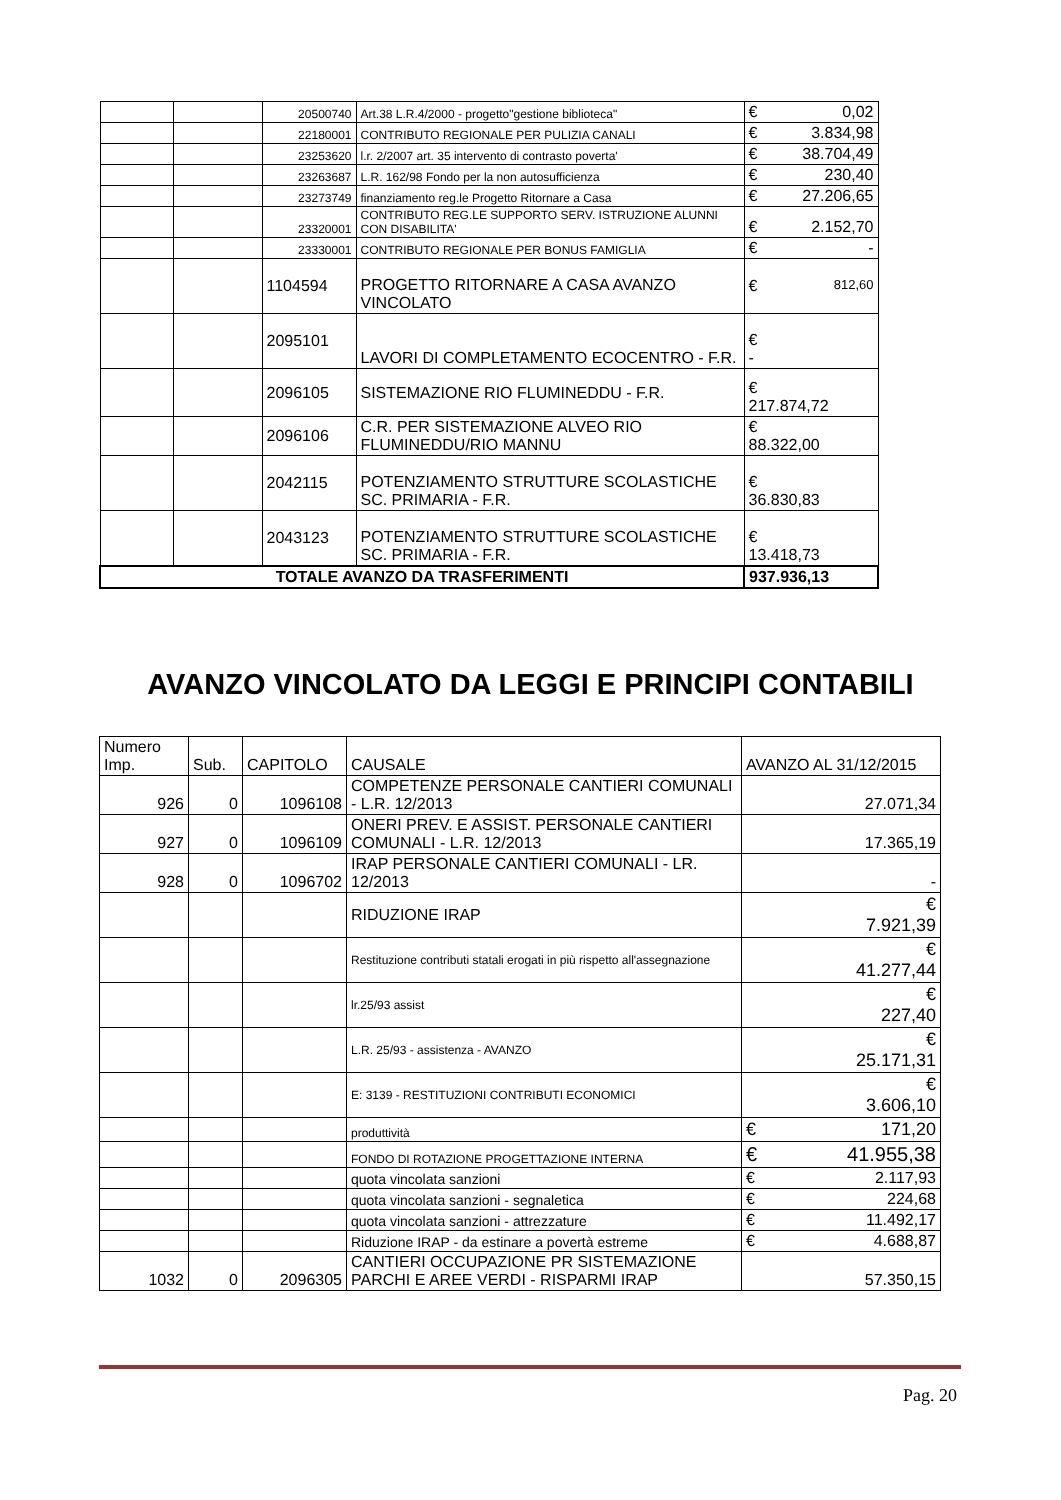| | | 20500740 | Art.38 L.R.4/2000 - progetto"gestione biblioteca" | € 0,02 |
| | | 22180001 | CONTRIBUTO REGIONALE PER PULIZIA CANALI | € 3.834,98 |
| | | 23253620 | l.r. 2/2007 art. 35 intervento di contrasto poverta' | € 38.704,49 |
| | | 23263687 | L.R. 162/98 Fondo per la non autosufficienza | € 230,40 |
| | | 23273749 | finanziamento reg.le Progetto Ritornare a Casa | € 27.206,65 |
| | | 23320001 | CONTRIBUTO REG.LE SUPPORTO SERV. ISTRUZIONE ALUNNI CON DISABILITA' | € 2.152,70 |
| | | 23330001 | CONTRIBUTO REGIONALE PER BONUS FAMIGLIA | € - |
| | | 1104594 | PROGETTO RITORNARE A CASA AVANZO VINCOLATO | € 812,60 |
| | | 2095101 | LAVORI DI COMPLETAMENTO ECOCENTRO - F.R. | € - |
| | | 2096105 | SISTEMAZIONE RIO FLUMINEDDU - F.R. | € 217.874,72 |
| | | 2096106 | C.R. PER SISTEMAZIONE ALVEO RIO FLUMINEDDU/RIO MANNU | € 88.322,00 |
| | | 2042115 | POTENZIAMENTO STRUTTURE SCOLASTICHE SC. PRIMARIA - F.R. | € 36.830,83 |
| | | 2043123 | POTENZIAMENTO STRUTTURE SCOLASTICHE SC. PRIMARIA - F.R. | € 13.418,73 |
| TOTALE AVANZO DA TRASFERIMENTI | | | | 937.936,13 |
AVANZO VINCOLATO DA LEGGI E PRINCIPI CONTABILI
| Numero Imp. | Sub. | CAPITOLO | CAUSALE | AVANZO AL 31/12/2015 |
| --- | --- | --- | --- | --- |
| 926 | 0 | 1096108 | COMPETENZE PERSONALE CANTIERI COMUNALI - L.R. 12/2013 | 27.071,34 |
| 927 | 0 | 1096109 | ONERI PREV. E ASSIST. PERSONALE CANTIERI COMUNALI - L.R. 12/2013 | 17.365,19 |
| 928 | 0 | 1096702 | IRAP PERSONALE CANTIERI COMUNALI - LR. 12/2013 | - |
| | | | RIDUZIONE IRAP | € 7.921,39 |
| | | | Restituzione contributi statali erogati in più rispetto all'assegnazione | € 41.277,44 |
| | | | lr.25/93 assist | € 227,40 |
| | | | L.R. 25/93 - assistenza - AVANZO | € 25.171,31 |
| | | | E: 3139 - RESTITUZIONI CONTRIBUTI ECONOMICI | € 3.606,10 |
| | | | produttività | € 171,20 |
| | | | FONDO DI ROTAZIONE PROGETTAZIONE INTERNA | € 41.955,38 |
| | | | quota vincolata sanzioni | € 2.117,93 |
| | | | quota vincolata sanzioni - segnaletica | € 224,68 |
| | | | quota vincolata sanzioni - attrezzature | € 11.492,17 |
| | | | Riduzione IRAP - da estinare a povertà estreme | € 4.688,87 |
| 1032 | 0 | 2096305 | CANTIERI OCCUPAZIONE PR SISTEMAZIONE PARCHI E AREE VERDI - RISPARMI IRAP | 57.350,15 |
Pag. 20